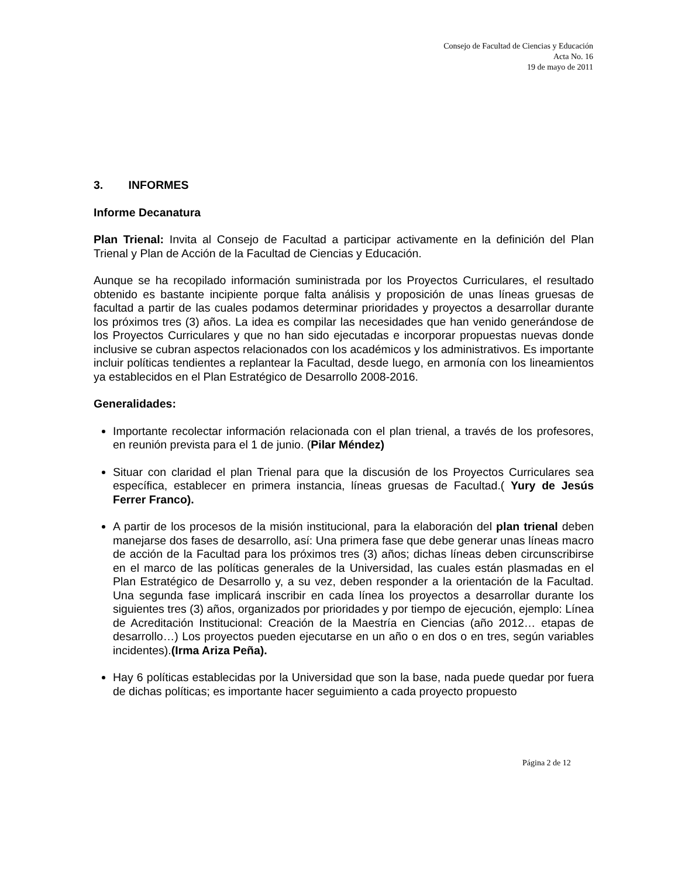Consejo de Facultad de Ciencias y Educación
Acta No. 16
19 de mayo de 2011
3. INFORMES
Informe Decanatura
Plan Trienal: Invita al Consejo de Facultad a participar activamente en la definición del Plan Trienal y Plan de Acción de la Facultad de Ciencias y Educación.
Aunque se ha recopilado información suministrada por los Proyectos Curriculares, el resultado obtenido es bastante incipiente porque falta análisis y proposición de unas líneas gruesas de facultad a partir de las cuales podamos determinar prioridades y proyectos a desarrollar durante los próximos tres (3) años. La idea es compilar las necesidades que han venido generándose de los Proyectos Curriculares y que no han sido ejecutadas e incorporar propuestas nuevas donde inclusive se cubran aspectos relacionados con los académicos y los administrativos. Es importante incluir políticas tendientes a replantear la Facultad, desde luego, en armonía con los lineamientos ya establecidos en el Plan Estratégico de Desarrollo 2008-2016.
Generalidades:
Importante recolectar información relacionada con el plan trienal, a través de los profesores, en reunión prevista para el 1 de junio. (Pilar Méndez)
Situar con claridad el plan Trienal para que la discusión de los Proyectos Curriculares sea específica, establecer en primera instancia, líneas gruesas de Facultad.( Yury de Jesús Ferrer Franco).
A partir de los procesos de la misión institucional, para la elaboración del plan trienal deben manejarse dos fases de desarrollo, así: Una primera fase que debe generar unas líneas macro de acción de la Facultad para los próximos tres (3) años; dichas líneas deben circunscribirse en el marco de las políticas generales de la Universidad, las cuales están plasmadas en el Plan Estratégico de Desarrollo y, a su vez, deben responder a la orientación de la Facultad. Una segunda fase implicará inscribir en cada línea los proyectos a desarrollar durante los siguientes tres (3) años, organizados por prioridades y por tiempo de ejecución, ejemplo: Línea de Acreditación Institucional: Creación de la Maestría en Ciencias (año 2012… etapas de desarrollo…) Los proyectos pueden ejecutarse en un año o en dos o en tres, según variables incidentes).(Irma Ariza Peña).
Hay 6 políticas establecidas por la Universidad que son la base, nada puede quedar por fuera de dichas políticas; es importante hacer seguimiento a cada proyecto propuesto
Página 2 de 12